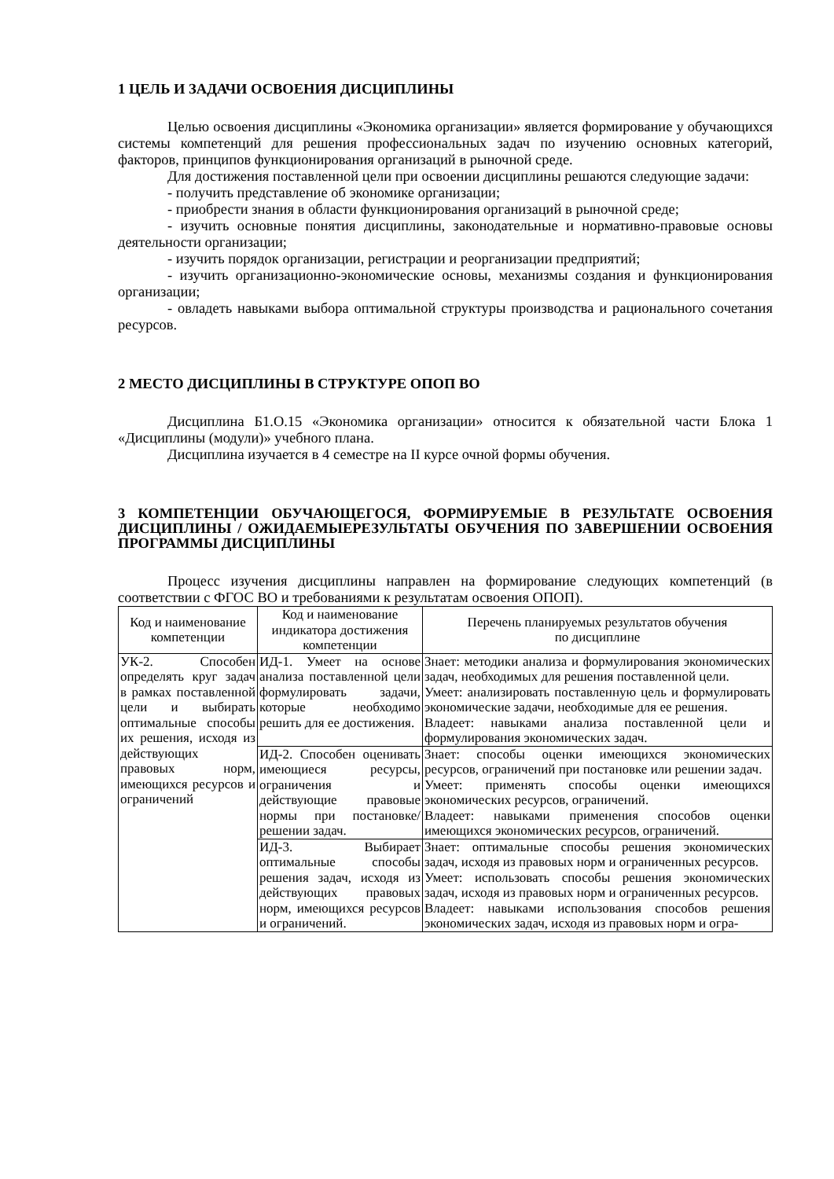1 ЦЕЛЬ И ЗАДАЧИ ОСВОЕНИЯ ДИСЦИПЛИНЫ
Целью освоения дисциплины «Экономика организации» является формирование у обучающихся системы компетенций для решения профессиональных задач по изучению основных категорий, факторов, принципов функционирования организаций в рыночной среде.
Для достижения поставленной цели при освоении дисциплины решаются следующие задачи:
- получить представление об экономике организации;
- приобрести знания в области функционирования организаций в рыночной среде;
- изучить основные понятия дисциплины, законодательные и нормативно-правовые основы деятельности организации;
- изучить порядок организации, регистрации и реорганизации предприятий;
- изучить организационно-экономические основы, механизмы создания и функционирования организации;
- овладеть навыками выбора оптимальной структуры производства и рационального сочетания ресурсов.
2 МЕСТО ДИСЦИПЛИНЫ В СТРУКТУРЕ ОПОП ВО
Дисциплина Б1.О.15 «Экономика организации» относится к обязательной части Блока 1 «Дисциплины (модули)» учебного плана.
Дисциплина изучается в 4 семестре на II курсе очной формы обучения.
3 КОМПЕТЕНЦИИ ОБУЧАЮЩЕГОСЯ, ФОРМИРУЕМЫЕ В РЕЗУЛЬТАТЕ ОСВОЕНИЯ ДИСЦИПЛИНЫ / ОЖИДАЕМЫЕРЕЗУЛЬТАТЫ ОБУЧЕНИЯ ПО ЗАВЕРШЕНИИ ОСВОЕНИЯ ПРОГРАММЫ ДИСЦИПЛИНЫ
Процесс изучения дисциплины направлен на формирование следующих компетенций (в соответствии с ФГОС ВО и требованиями к результатам освоения ОПОП).
| Код и наименование компетенции | Код и наименование индикатора достижения компетенции | Перечень планируемых результатов обучения по дисциплине |
| --- | --- | --- |
| УК-2. Способен определять круг задач в рамках поставленной цели и выбирать оптимальные способы их решения, исходя из действующих правовых норм, имеющихся ресурсов и ограничений | ИД-1. Умеет на основе анализа поставленной цели формулировать задачи, которые необходимо решить для ее достижения. | Знает: методики анализа и формулирования экономических задач, необходимых для решения поставленной цели. Умеет: анализировать поставленную цель и формулировать экономические задачи, необходимые для ее решения. Владеет: навыками анализа поставленной цели и формулирования экономических задач. |
| | ИД-2. Способен оценивать имеющиеся ресурсы, ограничения и действующие правовые нормы при постановке/решении задач. | Знает: способы оценки имеющихся экономических ресурсов, ограничений при постановке или решении задач. Умеет: применять способы оценки имеющихся экономических ресурсов, ограничений. Владеет: навыками применения способов оценки имеющихся экономических ресурсов, ограничений. |
| | ИД-3. Выбирает оптимальные способы решения задач, исходя из действующих правовых норм, имеющихся ресурсов и ограничений. | Знает: оптимальные способы решения экономических задач, исходя из правовых норм и ограниченных ресурсов. Умеет: использовать способы решения экономических задач, исходя из правовых норм и ограниченных ресурсов. Владеет: навыками использования способов решения экономических задач, исходя из правовых норм и огра- |